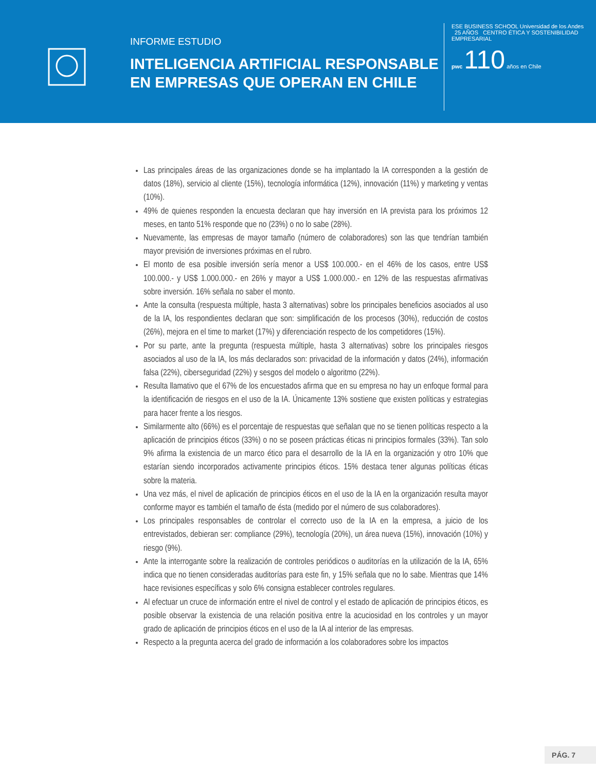INFORME ESTUDIO
INTELIGENCIA ARTIFICIAL RESPONSABLE EN EMPRESAS QUE OPERAN EN CHILE
ESE BUSINESS SCHOOL Universidad de los Andes 25 AÑOS CENTRO ÉTICA Y SOSTENIBILIDAD EMPRESARIAL
pwc 110 años en Chile
Las principales áreas de las organizaciones donde se ha implantado la IA corresponden a la gestión de datos (18%), servicio al cliente (15%), tecnología informática (12%), innovación (11%) y marketing y ventas (10%).
49% de quienes responden la encuesta declaran que hay inversión en IA prevista para los próximos 12 meses, en tanto 51% responde que no (23%) o no lo sabe (28%).
Nuevamente, las empresas de mayor tamaño (número de colaboradores) son las que tendrían también mayor previsión de inversiones próximas en el rubro.
El monto de esa posible inversión sería menor a US$ 100.000.- en el 46% de los casos, entre US$ 100.000.- y US$ 1.000.000.- en 26% y mayor a US$ 1.000.000.- en 12% de las respuestas afirmativas sobre inversión. 16% señala no saber el monto.
Ante la consulta (respuesta múltiple, hasta 3 alternativas) sobre los principales beneficios asociados al uso de la IA, los respondientes declaran que son: simplificación de los procesos (30%), reducción de costos (26%), mejora en el time to market (17%) y diferenciación respecto de los competidores (15%).
Por su parte, ante la pregunta (respuesta múltiple, hasta 3 alternativas) sobre los principales riesgos asociados al uso de la IA, los más declarados son: privacidad de la información y datos (24%), información falsa (22%), ciberseguridad (22%) y sesgos del modelo o algoritmo (22%).
Resulta llamativo que el 67% de los encuestados afirma que en su empresa no hay un enfoque formal para la identificación de riesgos en el uso de la IA. Únicamente 13% sostiene que existen políticas y estrategias para hacer frente a los riesgos.
Similarmente alto (66%) es el porcentaje de respuestas que señalan que no se tienen políticas respecto a la aplicación de principios éticos (33%) o no se poseen prácticas éticas ni principios formales (33%). Tan solo 9% afirma la existencia de un marco ético para el desarrollo de la IA en la organización y otro 10% que estarían siendo incorporados activamente principios éticos. 15% destaca tener algunas políticas éticas sobre la materia.
Una vez más, el nivel de aplicación de principios éticos en el uso de la IA en la organización resulta mayor conforme mayor es también el tamaño de ésta (medido por el número de sus colaboradores).
Los principales responsables de controlar el correcto uso de la IA en la empresa, a juicio de los entrevistados, debieran ser: compliance (29%), tecnología (20%), un área nueva (15%), innovación (10%) y riesgo (9%).
Ante la interrogante sobre la realización de controles periódicos o auditorías en la utilización de la IA, 65% indica que no tienen consideradas auditorías para este fin, y 15% señala que no lo sabe. Mientras que 14% hace revisiones específicas y solo 6% consigna establecer controles regulares.
Al efectuar un cruce de información entre el nivel de control y el estado de aplicación de principios éticos, es posible observar la existencia de una relación positiva entre la acuciosidad en los controles y un mayor grado de aplicación de principios éticos en el uso de la IA al interior de las empresas.
Respecto a la pregunta acerca del grado de información a los colaboradores sobre los impactos
PÁG. 7